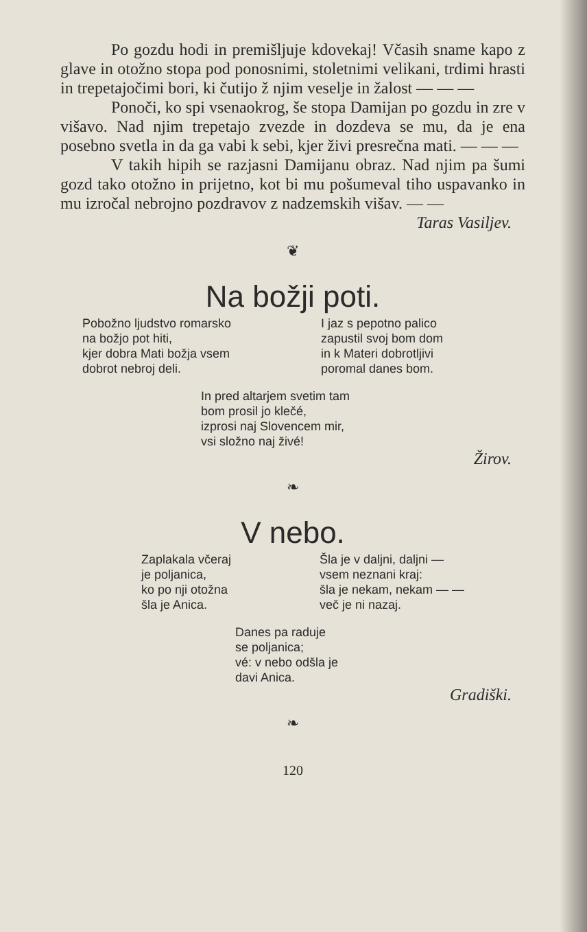Po gozdu hodi in premišljuje kdovekaj! Včasih sname kapo z glave in otožno stopa pod ponosnimi, stoletnimi velikani, trdimi hrasti in trepetajočimi bori, ki čutijo ž njim veselje in žalost — — —
Ponoči, ko spi vsenaokrog, še stopa Damijan po gozdu in zre v višavo. Nad njim trepetajo zvezde in dozdeva se mu, da je ena posebno svetla in da ga vabi k sebi, kjer živi presrečna mati. — — —
V takih hipih se razjasni Damijanu obraz. Nad njim pa šumi gozd tako otožno in prijetno, kot bi mu pošumeval tiho uspavanko in mu izročal nebrojno pozdravov z nadzemskih višav. — —
Taras Vasiljev.
❦
Na božji poti.
Pobožno ljudstvo romarsko
na božjo pot hiti,
kjer dobra Mati božja vsem
dobrot nebroj deli.
I jaz s pepotno palico
zapustil svoj bom dom
in k Materi dobrotljivi
poromal danes bom.
In pred altarjem svetim tam
bom prosil jo klečé,
izprosi naj Slovencem mir,
vsi složno naj živé!
Žirov.
❧
V nebo.
Zaplakala včeraj
je poljanica,
ko po nji otožna
šla je Anica.
Šla je v daljni, daljni —
vsem neznani kraj:
šla je nekam, nekam — —
več je ni nazaj.
Danes pa raduje
se poljanica;
vé: v nebo odšla je
davi Anica.
Gradiški.
❧
120